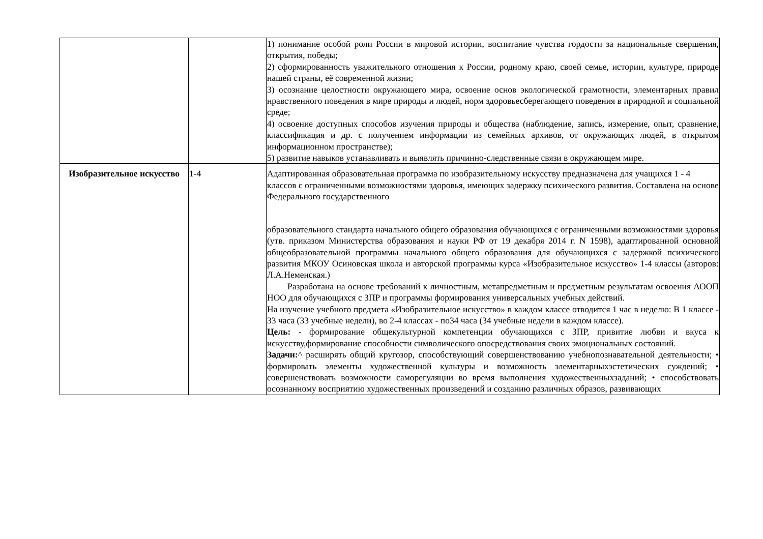| | | 1) понимание особой роли России в мировой истории, воспитание чувства гордости за национальные свершения, открытия, победы; 2) сформированность уважительного отношения к России, родному краю, своей семье, истории, культуре, природе нашей страны, её современной жизни; 3) осознание целостности окружающего мира, освоение основ экологической грамотности, элементарных правил нравственного поведения в мире природы и людей, норм здоровьесберегающего поведения в природной и социальной среде; 4) освоение доступных способов изучения природы и общества (наблюдение, запись, измерение, опыт, сравнение, классификация и др. с получением информации из семейных архивов, от окружающих людей, в открытом информационном пространстве); 5) развитие навыков устанавливать и выявлять причинно-следственные связи в окружающем мире. |
| Изобразительное искусство | 1-4 | Адаптированная образовательная программа по изобразительному искусству предназначена для учащихся 1 - 4 классов с ограниченными возможностями здоровья, имеющих задержку психического развития. Составлена на основе Федерального государственного образовательного стандарта начального общего образования обучающихся с ограниченными возможностями здоровья (утв. приказом Министерства образования и науки РФ от 19 декабря 2014 г. N 1598), адаптированной основной общеобразовательной программы начального общего образования для обучающихся с задержкой психического развития МКОУ Осиновская школа и авторской программы курса «Изобразительное искусство» 1-4 классы (авторов: Л.А.Неменская.) Разработана на основе требований к личностным, метапредметным и предметным результатам освоения АООП НОО для обучающихся с ЗПР и программы формирования универсальных учебных действий. На изучение учебного предмета «Изобразительное искусство» в каждом классе отводится 1 час в неделю: В 1 классе - 33 часа (33 учебные недели), во 2-4 классах - по34 часа (34 учебные недели в каждом классе). Цель: - формирование общекультурной компетенции обучающихся с ЗПР, привитие любви и вкуса к искусству,формирование способности символического опосредствования своих эмоциональных состояний. Задачи: ^ расширять общий кругозор, способствующий совершенствованию учебнопознавательной деятельности; • формировать элементы художественной культуры и возможность элементарныхэстетических суждений; • совершенствовать возможности саморегуляции во время выполнения художественныхзаданий; • способствовать осознанному восприятию художественных произведений и созданию различных образов, развивающих |